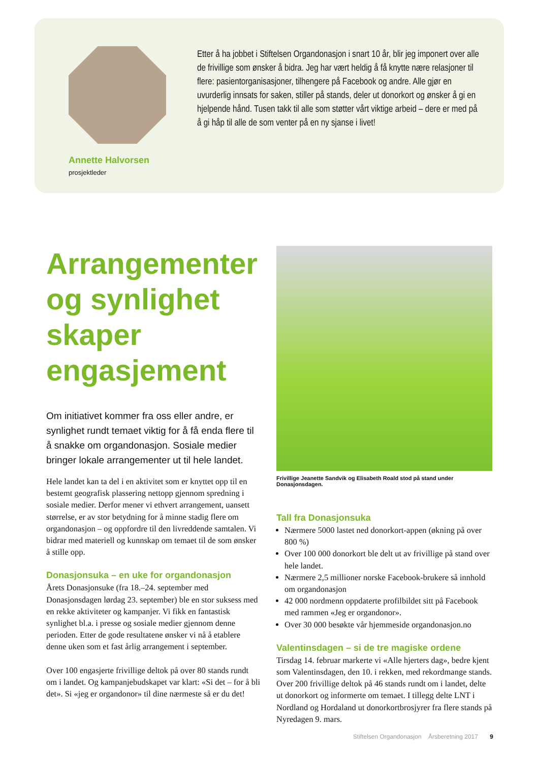Annette Halvorsen
prosjektleder
Etter å ha jobbet i Stiftelsen Organdonasjon i snart 10 år, blir jeg imponert over alle de frivillige som ønsker å bidra. Jeg har vært heldig å få knytte nære relasjoner til flere: pasientorganisasjoner, tilhengere på Facebook og andre. Alle gjør en uvurderlig innsats for saken, stiller på stands, deler ut donorkort og ønsker å gi en hjelpende hånd. Tusen takk til alle som støtter vårt viktige arbeid – dere er med på å gi håp til alle de som venter på en ny sjanse i livet!
Arrangementer og synlighet skaper engasjement
Om initiativet kommer fra oss eller andre, er synlighet rundt temaet viktig for å få enda flere til å snakke om organdonasjon. Sosiale medier bringer lokale arrangementer ut til hele landet.
Hele landet kan ta del i en aktivitet som er knyttet opp til en bestemt geografisk plassering nettopp gjennom spredning i sosiale medier. Derfor mener vi ethvert arrangement, uansett størrelse, er av stor betydning for å minne stadig flere om organdonasjon – og oppfordre til den livreddende samtalen. Vi bidrar med materiell og kunnskap om temaet til de som ønsker å stille opp.
Donasjonsuka – en uke for organdonasjon
Årets Donasjonsuke (fra 18.–24. september med Donasjonsdagen lørdag 23. september) ble en stor suksess med en rekke aktiviteter og kampanjer. Vi fikk en fantastisk synlighet bl.a. i presse og sosiale medier gjennom denne perioden. Etter de gode resultatene ønsker vi nå å etablere denne uken som et fast årlig arrangement i september.
Over 100 engasjerte frivillige deltok på over 80 stands rundt om i landet. Og kampanjebudskapet var klart: «Si det – for å bli det». Si «jeg er organdonor» til dine nærmeste så er du det!
Frivillige Jeanette Sandvik og Elisabeth Roald stod på stand under Donasjonsdagen.
Tall fra Donasjonsuka
Nærmere 5000 lastet ned donorkort-appen (økning på over 800 %)
Over 100 000 donorkort ble delt ut av frivillige på stand over hele landet.
Nærmere 2,5 millioner norske Facebook-brukere så innhold om organdonasjon
42 000 nordmenn oppdaterte profilbildet sitt på Facebook med rammen «Jeg er organdonor».
Over 30 000 besøkte vår hjemmeside organdonasjon.no
Valentinsdagen – si de tre magiske ordene
Tirsdag 14. februar markerte vi «Alle hjerters dag», bedre kjent som Valentinsdagen, den 10. i rekken, med rekord­mange stands. Over 200 frivillige deltok på 46 stands rundt om i landet, delte ut donorkort og informerte om temaet. I tillegg delte LNT i Nordland og Hordaland ut donorkortbrosjyrer fra flere stands på Nyredagen 9. mars.
Stiftelsen Organdonasjon Årsberetning 2017 9